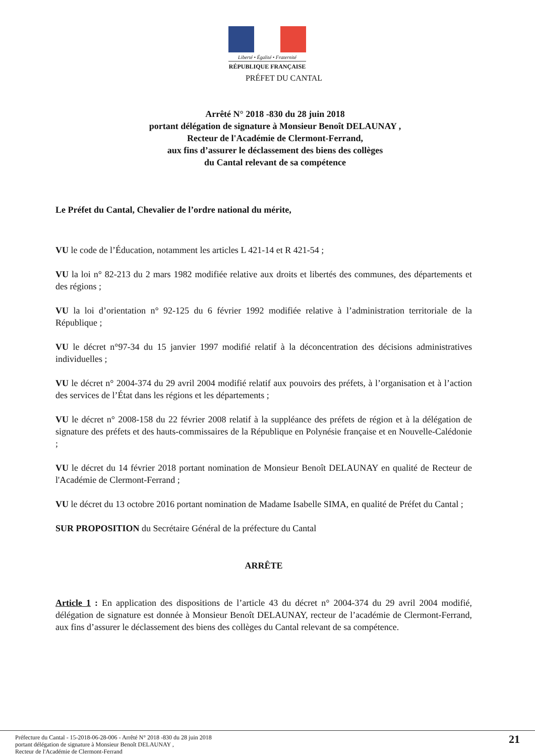Liberté • Égalité • Fraternité
RÉPUBLIQUE FRANÇAISE
PRÉFET DU CANTAL
Arrêté N° 2018 -830 du 28 juin 2018
portant délégation de signature à Monsieur Benoît DELAUNAY ,
Recteur de l'Académie de Clermont-Ferrand,
aux fins d’assurer le déclassement des biens des collèges
du Cantal relevant de sa compétence
Le Préfet du Cantal, Chevalier de l’ordre national du mérite,
VU le code de l’Éducation, notamment les articles L 421-14 et R 421-54 ;
VU la loi n° 82-213 du 2 mars 1982 modifiée relative aux droits et libertés des communes, des départements et des régions ;
VU la loi d’orientation n° 92-125 du 6 février 1992 modifiée relative à l’administration territoriale de la République ;
VU le décret n°97-34 du 15 janvier 1997 modifié relatif à la déconcentration des décisions administratives individuelles ;
VU le décret n° 2004-374 du 29 avril 2004 modifié relatif aux pouvoirs des préfets, à l’organisation et à l’action des services de l’État dans les régions et les départements ;
VU le décret n° 2008-158 du 22 février 2008 relatif à la suppléance des préfets de région et à la délégation de signature des préfets et des hauts-commissaires de la République en Polynésie française et en Nouvelle-Calédonie ;
VU le décret du 14 février 2018 portant nomination de Monsieur Benoît DELAUNAY en qualité de Recteur de l'Académie de Clermont-Ferrand ;
VU le décret du 13 octobre 2016 portant nomination de Madame Isabelle SIMA, en qualité de Préfet du Cantal ;
SUR PROPOSITION du Secrétaire Général de la préfecture du Cantal
ARRÊTE
Article 1 : En application des dispositions de l’article 43 du décret n° 2004-374 du 29 avril 2004 modifié, délégation de signature est donnée à Monsieur Benoît DELAUNAY, recteur de l’académie de Clermont-Ferrand, aux fins d’assurer le déclassement des biens des collèges du Cantal relevant de sa compétence.
Préfecture du Cantal - 15-2018-06-28-006 - Arrêté N° 2018 -830 du 28 juin 2018
portant délégation de signature à Monsieur Benoît DELAUNAY ,
Recteur de l'Académie de Clermont-Ferrand
21